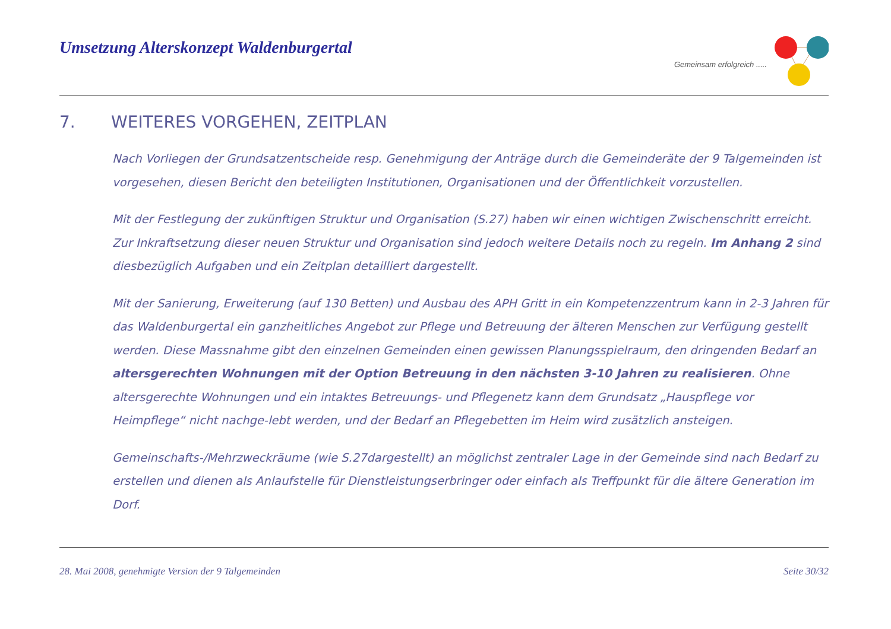Umsetzung Alterskonzept Waldenburgertal
Gemeinsam erfolgreich .....
7. WEITERES VORGEHEN, ZEITPLAN
Nach Vorliegen der Grundsatzentscheide resp. Genehmigung der Anträge durch die Gemeinderäte der 9 Talgemeinden ist vorgesehen, diesen Bericht den beteiligten Institutionen, Organisationen und der Öffentlichkeit vorzustellen.
Mit der Festlegung der zukünftigen Struktur und Organisation (S.27) haben wir einen wichtigen Zwischenschritt erreicht. Zur Inkraftsetzung dieser neuen Struktur und Organisation sind jedoch weitere Details noch zu regeln. Im Anhang 2 sind diesbezüglich Aufgaben und ein Zeitplan detailliert dargestellt.
Mit der Sanierung, Erweiterung (auf 130 Betten) und Ausbau des APH Gritt in ein Kompetenzzentrum kann in 2-3 Jahren für das Waldenburgertal ein ganzheitliches Angebot zur Pflege und Betreuung der älteren Menschen zur Verfügung gestellt werden. Diese Massnahme gibt den einzelnen Gemeinden einen gewissen Planungsspielraum, den dringenden Bedarf an altersgerechten Wohnungen mit der Option Betreuung in den nächsten 3-10 Jahren zu realisieren. Ohne altersgerechte Wohnungen und ein intaktes Betreuungs- und Pflegenetz kann dem Grundsatz „Hauspflege vor Heimpflege“ nicht nachge-lebt werden, und der Bedarf an Pflegebetten im Heim wird zusätzlich ansteigen.
Gemeinschafts-/Mehrzweckräume (wie S.27dargestellt) an möglichst zentraler Lage in der Gemeinde sind nach Bedarf zu erstellen und dienen als Anlaufstelle für Dienstleistungserbringer oder einfach als Treffpunkt für die ältere Generation im Dorf.
28. Mai 2008, genehmigte Version der 9 Talgemeinden Seite 30/32